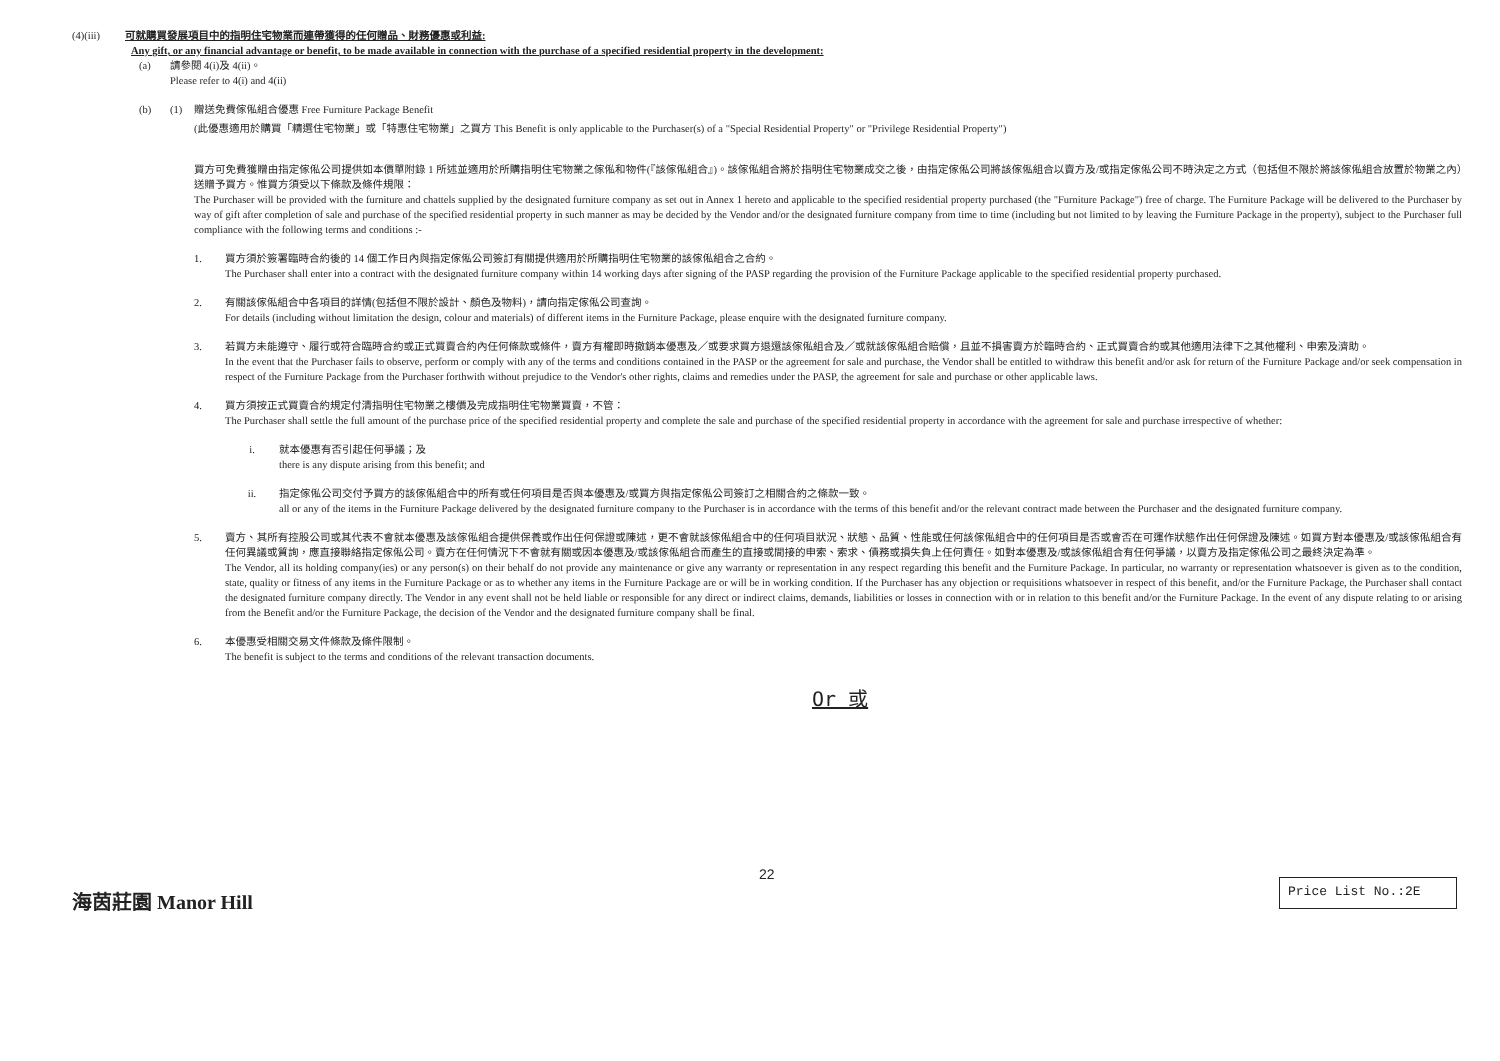(4)(iii) 可就購買發展項目中的指明住宅物業而連帶獲得的任何贈品、財務優惠或利益:
Any gift, or any financial advantage or benefit, to be made available in connection with the purchase of a specified residential property in the development:
(a) 請參閱 4(i)及 4(ii)。
Please refer to 4(i) and 4(ii)
(b) (1) 贈送免費傢俬組合優惠 Free Furniture Package Benefit
(此優惠適用於購買「精選住宅物業」或「特惠住宅物業」之買方 This Benefit is only applicable to the Purchaser(s) of a "Special Residential Property" or "Privilege Residential Property")
買方可免費獲贈由指定傢俬公司提供如本價單附錄 1 所述並適用於所購指明住宅物業之傢俬和物件(『該傢俬組合』)。該傢俬組合將於指明住宅物業成交之後，由指定傢俬公司將該傢俬組合以賣方及/或指定傢俬公司不時決定之方式（包括但不限於將該傢俬組合放置於物業之內）送贈予買方。惟買方須受以下條款及條件規限：
The Purchaser will be provided with the furniture and chattels supplied by the designated furniture company as set out in Annex 1 hereto and applicable to the specified residential property purchased (the "Furniture Package") free of charge. The Furniture Package will be delivered to the Purchaser by way of gift after completion of sale and purchase of the specified residential property in such manner as may be decided by the Vendor and/or the designated furniture company from time to time (including but not limited to by leaving the Furniture Package in the property), subject to the Purchaser full compliance with the following terms and conditions :-
1. 買方須於簽署臨時合約後的 14 個工作日內與指定傢俬公司簽訂有關提供適用於所購指明住宅物業的該傢俬組合之合約。
The Purchaser shall enter into a contract with the designated furniture company within 14 working days after signing of the PASP regarding the provision of the Furniture Package applicable to the specified residential property purchased.
2. 有關該傢俬組合中各項目的詳情(包括但不限於設計、顏色及物料)，請向指定傢俬公司查詢。
For details (including without limitation the design, colour and materials) of different items in the Furniture Package, please enquire with the designated furniture company.
3. 若買方未能遵守、履行或符合臨時合約或正式買賣合約內任何條款或條件，賣方有權即時撤銷本優惠及／或要求買方退還該傢俬組合及／或就該傢俬組合賠償，且並不損害賣方於臨時合約、正式買賣合約或其他適用法律下之其他權利、申索及濟助。
In the event that the Purchaser fails to observe, perform or comply with any of the terms and conditions contained in the PASP or the agreement for sale and purchase, the Vendor shall be entitled to withdraw this benefit and/or ask for return of the Furniture Package and/or seek compensation in respect of the Furniture Package from the Purchaser forthwith without prejudice to the Vendor's other rights, claims and remedies under the PASP, the agreement for sale and purchase or other applicable laws.
4. 買方須按正式買賣合約規定付清指明住宅物業之樓價及完成指明住宅物業買賣，不管：
The Purchaser shall settle the full amount of the purchase price of the specified residential property and complete the sale and purchase of the specified residential property in accordance with the agreement for sale and purchase irrespective of whether:
i. 就本優惠有否引起任何爭議；及
there is any dispute arising from this benefit; and
ii. 指定傢俬公司交付予買方的該傢俬組合中的所有或任何項目是否與本優惠及/或買方與指定傢俬公司簽訂之相關合約之條款一致。
all or any of the items in the Furniture Package delivered by the designated furniture company to the Purchaser is in accordance with the terms of this benefit and/or the relevant contract made between the Purchaser and the designated furniture company.
5. 賣方、其所有控股公司或其代表不會就本優惠及該傢俬組合提供保養或作出任何保證或陳述，更不會就該傢俬組合中的任何項目狀況、狀態、品質、性能或任何該傢俬組合中的任何項目是否或會否在可運作狀態作出任何保證及陳述。如買方對本優惠及/或該傢俬組合有任何異議或質詢，應直接聯絡指定傢俬公司。賣方在任何情況下不會就有關或因本優惠及/或該傢俬組合而產生的直接或間接的申索、索求、債務或損失負上任何責任。如對本優惠及/或該傢俬組合有任何爭議，以賣方及指定傢俬公司之最終決定為準。
The Vendor, all its holding company(ies) or any person(s) on their behalf do not provide any maintenance or give any warranty or representation in any respect regarding this benefit and the Furniture Package. In particular, no warranty or representation whatsoever is given as to the condition, state, quality or fitness of any items in the Furniture Package or as to whether any items in the Furniture Package are or will be in working condition. If the Purchaser has any objection or requisitions whatsoever in respect of this benefit, and/or the Furniture Package, the Purchaser shall contact the designated furniture company directly. The Vendor in any event shall not be held liable or responsible for any direct or indirect claims, demands, liabilities or losses in connection with or in relation to this benefit and/or the Furniture Package. In the event of any dispute relating to or arising from the Benefit and/or the Furniture Package, the decision of the Vendor and the designated furniture company shall be final.
6. 本優惠受相關交易文件條款及條件限制。
The benefit is subject to the terms and conditions of the relevant transaction documents.
Or 或
22
海茵莊園 Manor Hill
Price List No.:2E